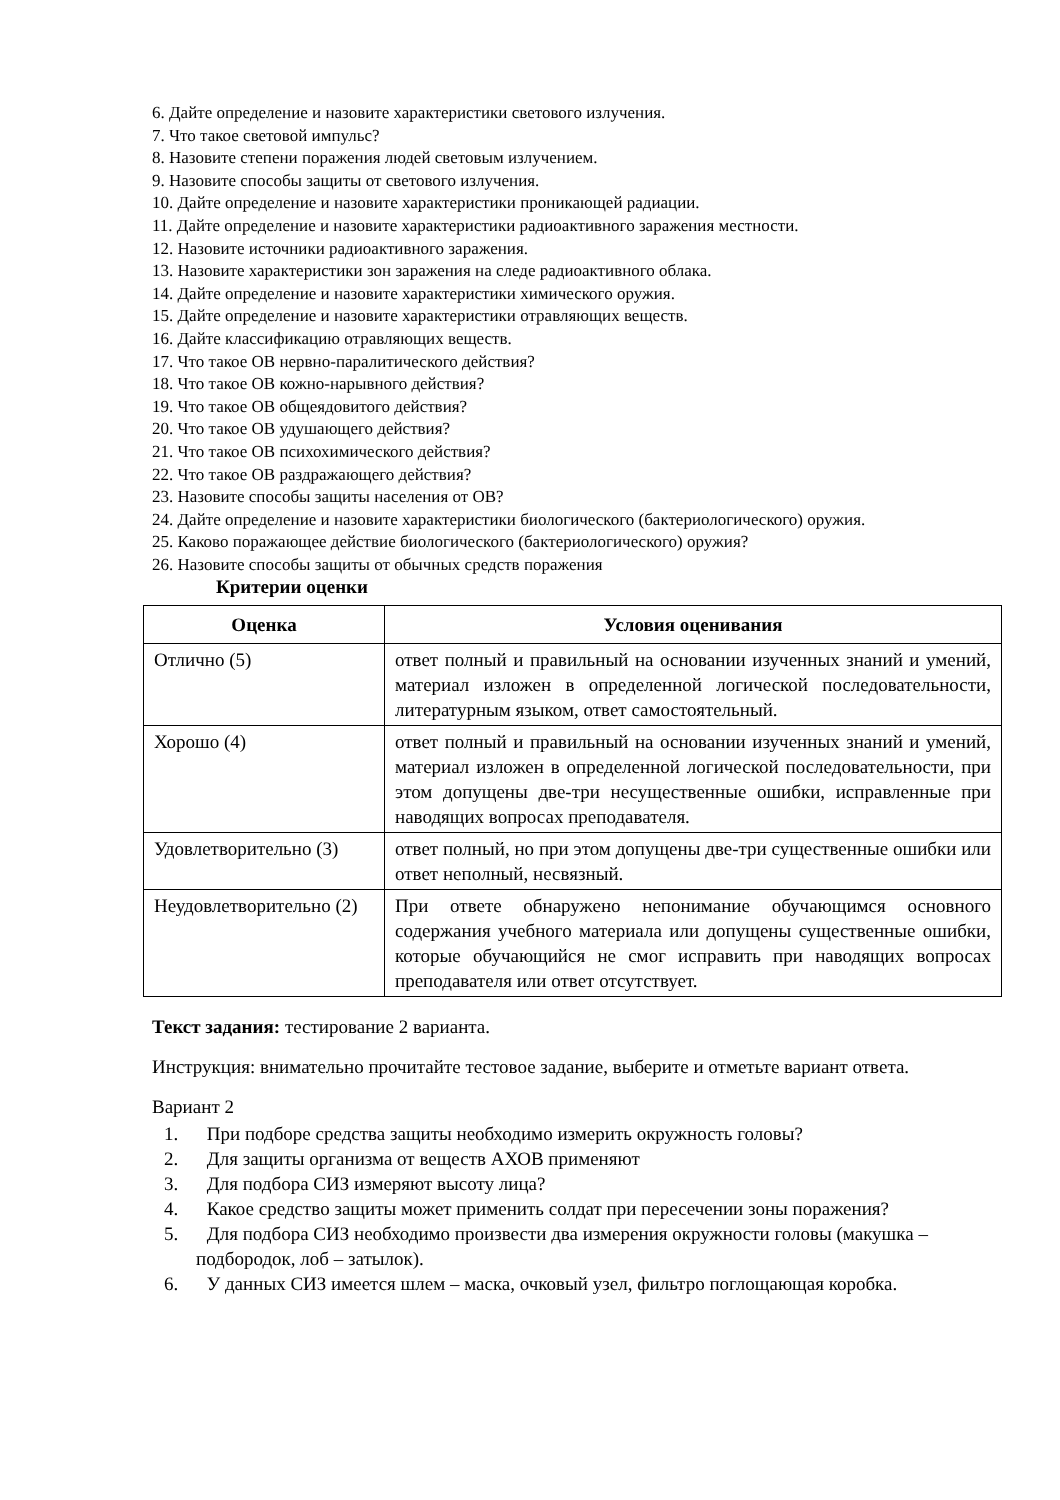6. Дайте определение и назовите характеристики светового излучения.
7. Что такое световой импульс?
8. Назовите степени поражения людей световым излучением.
9. Назовите способы защиты от светового излучения.
10. Дайте определение и назовите характеристики проникающей радиации.
11. Дайте определение и назовите характеристики радиоактивного заражения местности.
12. Назовите источники радиоактивного заражения.
13. Назовите характеристики зон заражения на следе радиоактивного облака.
14. Дайте определение и назовите характеристики химического оружия.
15. Дайте определение и назовите характеристики отравляющих веществ.
16. Дайте классификацию отравляющих веществ.
17. Что такое ОВ нервно-паралитического действия?
18. Что такое ОВ кожно-нарывного действия?
19. Что такое ОВ общеядовитого действия?
20. Что такое ОВ удушающего действия?
21. Что такое ОВ психохимического действия?
22. Что такое ОВ раздражающего действия?
23. Назовите способы защиты населения от ОВ?
24. Дайте определение и назовите характеристики биологического (бактериологического) оружия.
25. Каково поражающее действие биологического (бактериологического) оружия?
26. Назовите способы защиты от обычных средств поражения
Критерии оценки
| Оценка | Условия оценивания |
| --- | --- |
| Отлично (5) | ответ полный и правильный на основании изученных знаний и умений, материал изложен в определенной логической последовательности, литературным языком, ответ самостоятельный. |
| Хорошо (4) | ответ полный и правильный на основании изученных знаний и умений, материал изложен в определенной логической последовательности, при этом допущены две-три несущественные ошибки, исправленные при наводящих вопросах преподавателя. |
| Удовлетворительно (3) | ответ полный, но при этом допущены две-три существенные ошибки или ответ неполный, несвязный. |
| Неудовлетворительно (2) | При ответе обнаружено непонимание обучающимся основного содержания учебного материала или допущены существенные ошибки, которые обучающийся не смог исправить при наводящих вопросах преподавателя или ответ отсутствует. |
Текст задания: тестирование 2 варианта.
Инструкция: внимательно прочитайте тестовое задание, выберите и отметьте вариант ответа.
Вариант 2
1. При подборе средства защиты необходимо измерить окружность головы?
2. Для защиты организма от веществ АХОВ применяют
3. Для подбора СИЗ измеряют высоту лица?
4. Какое средство защиты может применить солдат при пересечении зоны поражения?
5. Для подбора СИЗ необходимо произвести два измерения окружности головы (макушка – подбородок, лоб – затылок).
6. У данных СИЗ имеется шлем – маска, очковый узел, фильтро поглощающая коробка.